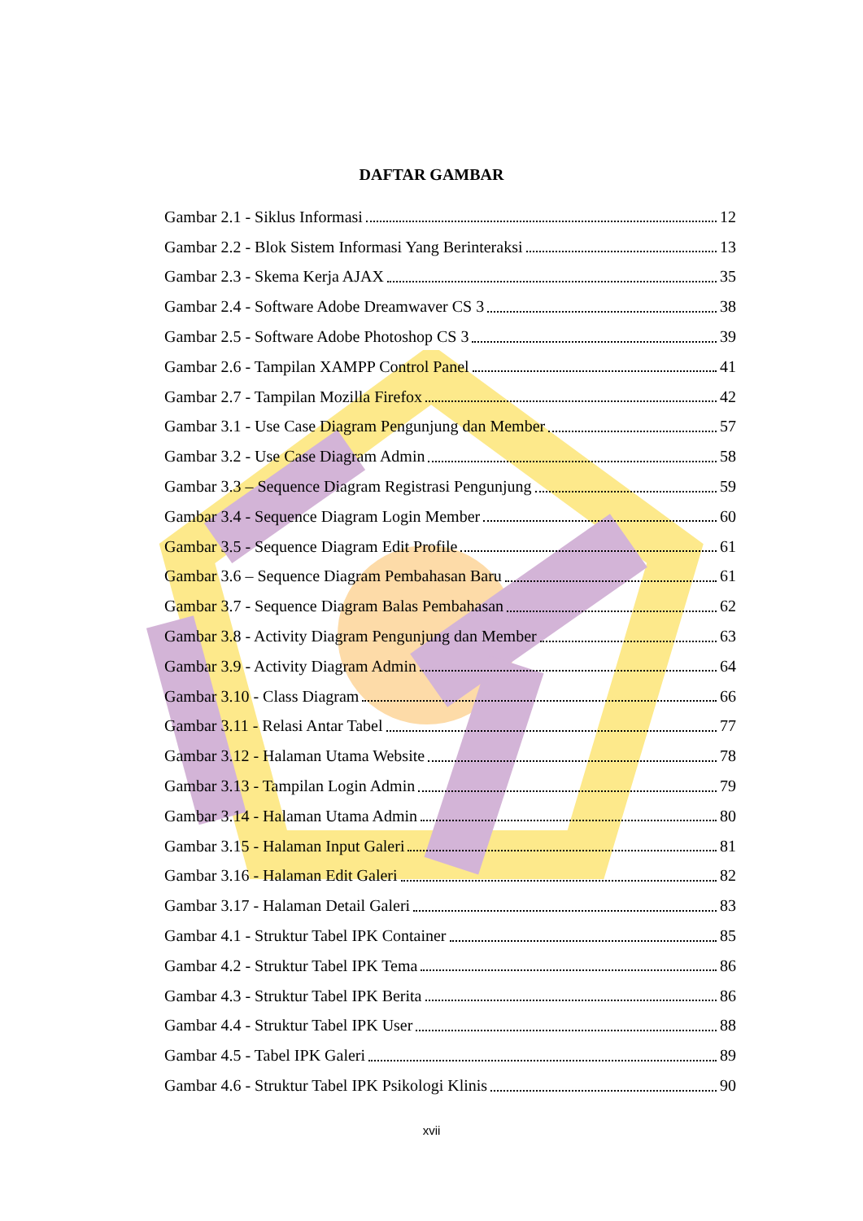DAFTAR GAMBAR
Gambar 2.1 - Siklus Informasi 12
Gambar 2.2 - Blok Sistem Informasi Yang Berinteraksi 13
Gambar 2.3 - Skema Kerja AJAX 35
Gambar 2.4 - Software Adobe Dreamwaver CS 3 38
Gambar 2.5 - Software Adobe Photoshop CS 3 39
Gambar 2.6 - Tampilan XAMPP Control Panel 41
Gambar 2.7 - Tampilan Mozilla Firefox 42
Gambar 3.1 - Use Case Diagram Pengunjung dan Member 57
Gambar 3.2 - Use Case Diagram Admin 58
Gambar 3.3 – Sequence Diagram Registrasi Pengunjung 59
Gambar 3.4 - Sequence Diagram Login Member 60
Gambar 3.5 - Sequence Diagram Edit Profile 61
Gambar 3.6 – Sequence Diagram Pembahasan Baru 61
Gambar 3.7 - Sequence Diagram Balas Pembahasan 62
Gambar 3.8 - Activity Diagram Pengunjung dan Member 63
Gambar 3.9 - Activity Diagram Admin 64
Gambar 3.10 - Class Diagram 66
Gambar 3.11 - Relasi Antar Tabel 77
Gambar 3.12 - Halaman Utama Website 78
Gambar 3.13 - Tampilan Login Admin 79
Gambar 3.14 - Halaman Utama Admin 80
Gambar 3.15 - Halaman Input Galeri 81
Gambar 3.16 - Halaman Edit Galeri 82
Gambar 3.17 - Halaman Detail Galeri 83
Gambar 4.1 - Struktur Tabel IPK Container 85
Gambar 4.2 - Struktur Tabel IPK Tema 86
Gambar 4.3 - Struktur Tabel IPK Berita 86
Gambar 4.4 - Struktur Tabel IPK User 88
Gambar 4.5 - Tabel IPK Galeri 89
Gambar 4.6 - Struktur Tabel IPK Psikologi Klinis 90
xvii